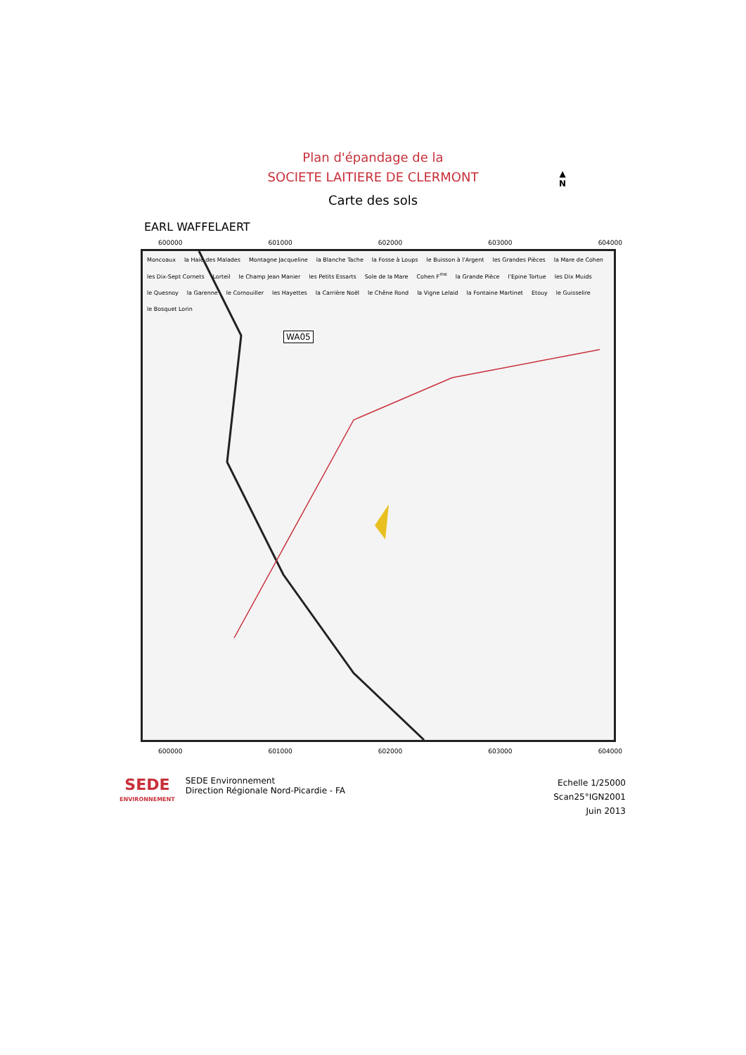Plan d'épandage de la
SOCIETE LAITIERE DE CLERMONT
Carte des sols
▲
N
EARL WAFFELAERT
600000 601000 602000 603000 604000
Moncoaux la Haie des Malades Montagne Jacqueline la Blanche Tache la Fosse à Loups le Buisson à l'Argent les Grandes Pièces la Mare de Cohen les Dix-Sept Cornets Lorteil le Champ Jean Manier les Petits Essarts Sole de la Mare Cohen F<sup>me</sup> la Grande Pièce l'Epine Tortue les Dix Muids le Quesnoy la Garenne le Cornouiller les Hayettes la Carrière Noël le Chêne Rond la Vigne Lelaid la Fontaine Martinet Etouy le Guisselire le Bosquet Lorin
WA05
600000 601000 602000 603000 604000
SEDE
ENVIRONNEMENT
SEDE Environnement
Direction Régionale Nord-Picardie - FA
Echelle 1/25000
Scan25°IGN2001
Juin 2013